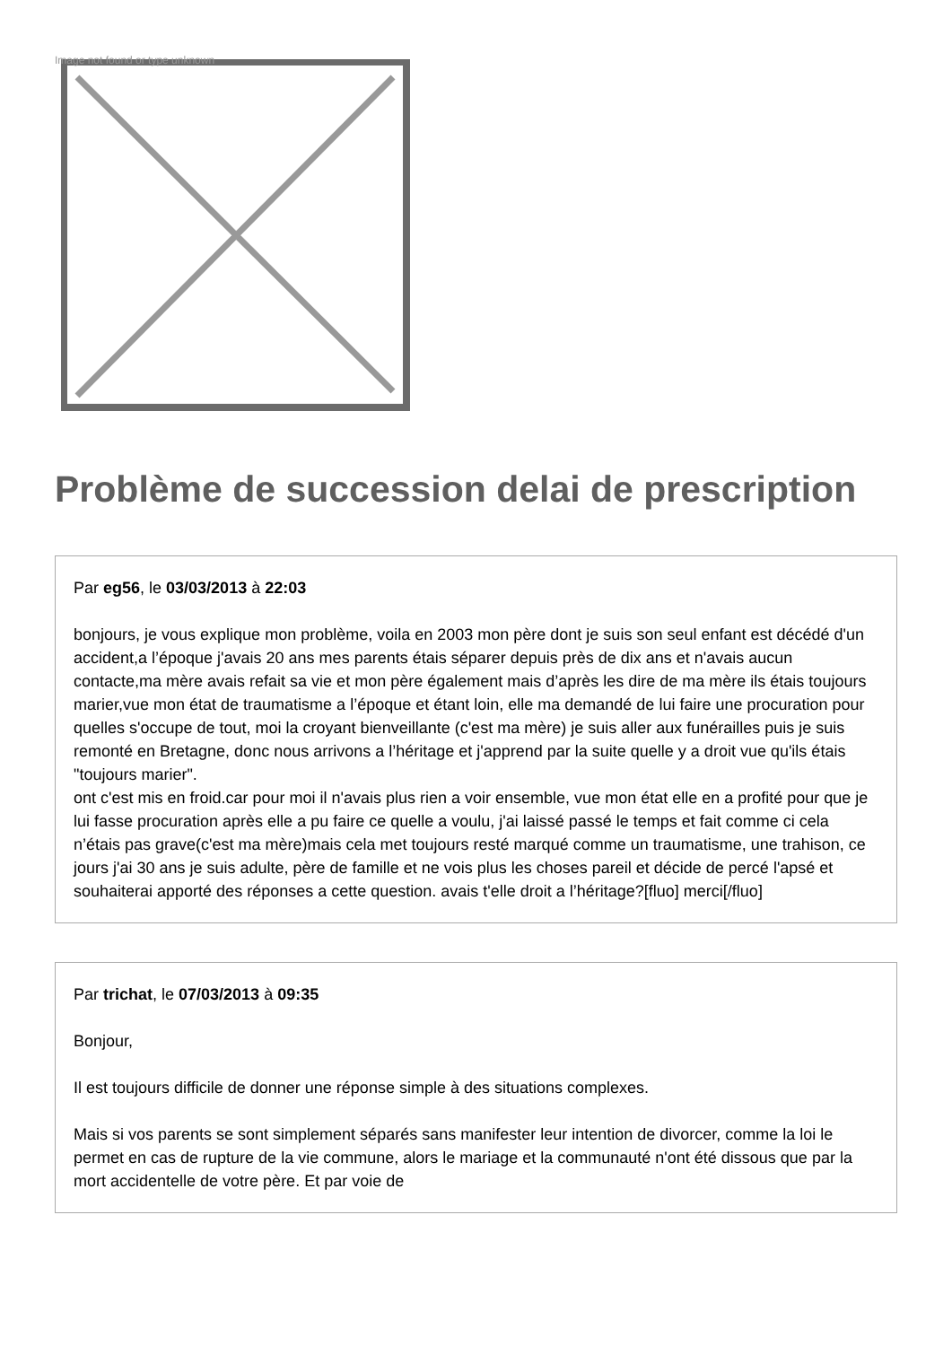Image not found or type unknown
Problème de succession delai de prescription
Par eg56, le 03/03/2013 à 22:03
bonjours, je vous explique mon problème, voila en 2003 mon père dont je suis son seul enfant est décédé d'un accident,a l’époque j'avais 20 ans mes parents étais séparer depuis près de dix ans et n'avais aucun contacte,ma mère avais refait sa vie et mon père également mais d’après les dire de ma mère ils étais toujours marier,vue mon état de traumatisme a l’époque et étant loin, elle ma demandé de lui faire une procuration pour quelles s'occupe de tout, moi la croyant bienveillante (c'est ma mère) je suis aller aux funérailles puis je suis remonté en Bretagne, donc nous arrivons a l’héritage et j'apprend par la suite quelle y a droit vue qu'ils étais "toujours marier".
ont c'est mis en froid.car pour moi il n'avais plus rien a voir ensemble, vue mon état elle en a profité pour que je lui fasse procuration après elle a pu faire ce quelle a voulu, j'ai laissé passé le temps et fait comme ci cela n’étais pas grave(c'est ma mère)mais cela met toujours resté marqué comme un traumatisme, une trahison, ce jours j'ai 30 ans je suis adulte, père de famille et ne vois plus les choses pareil et décide de percé l'apsé et souhaiterai apporté des réponses a cette question. avais t'elle droit a l’héritage?[fluo] merci[/fluo]
Par trichat, le 07/03/2013 à 09:35
Bonjour,
Il est toujours difficile de donner une réponse simple à des situations complexes.
Mais si vos parents se sont simplement séparés sans manifester leur intention de divorcer, comme la loi le permet en cas de rupture de la vie commune, alors le mariage et la communauté n'ont été dissous que par la mort accidentelle de votre père. Et par voie de